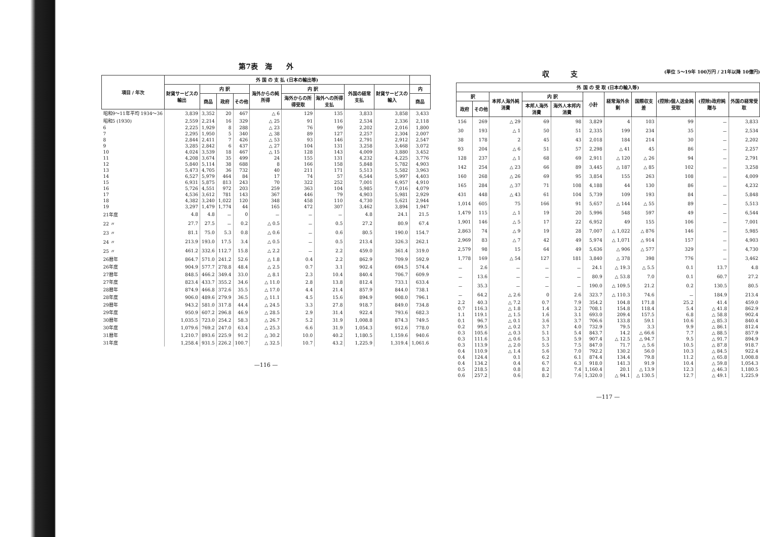第7表　海　　外
| 項目 / 年次 | 外 国 の 支 払 (日本の輸出等) | | | | | | | | | |
| --- | --- | --- | --- | --- | --- | --- | --- | --- | --- | --- |
| | 財貨サービスの輸出 | 内 訳 | | | 海外からの純所得 | 内 訳 | | 外国の経常支払 | 財貨サービスの輸入 | 内 |
| | | 商品 | 政府 | その他 | | 海外からの所得受取 | 海外への所得支払 | | | 商品 |
| 昭和9～11年平均 1934～36 | 3,839 | 3,352 | 20 | 467 | △ 6 | 129 | 135 | 3,833 | 3,858 | 3,433 |
| 昭和5 (1930) | 2,559 | 2,214 | 16 | 329 | △ 25 | 91 | 116 | 2,534 | 2,336 | 2,118 |
| 6 | 2,225 | 1,929 | 8 | 288 | △ 23 | 76 | 99 | 2,202 | 2,016 | 1,800 |
| 7 | 2,295 | 1,950 | 5 | 340 | △ 38 | 89 | 127 | 2,257 | 2,304 | 2,007 |
| 8 | 2,844 | 2,411 | 7 | 426 | △ 53 | 93 | 146 | 2,791 | 2,912 | 2,547 |
| 9 | 3,285 | 2,842 | 6 | 437 | △ 27 | 104 | 131 | 3,258 | 3,468 | 3,072 |
| 10 | 4,024 | 3,539 | 18 | 467 | △ 15 | 128 | 143 | 4,009 | 3,880 | 3,452 |
| 11 | 4,208 | 3,674 | 35 | 499 | 24 | 155 | 131 | 4,232 | 4,225 | 3,776 |
| 12 | 5,840 | 5,114 | 38 | 688 | 8 | 166 | 158 | 5,848 | 5,782 | 4,903 |
| 13 | 5,473 | 4,705 | 36 | 732 | 40 | 211 | 171 | 5,513 | 5,582 | 3,963 |
| 14 | 6,527 | 5,979 | 464 | 84 | 17 | 74 | 57 | 6,544 | 5,997 | 4,403 |
| 15 | 6,931 | 5,875 | 813 | 243 | 70 | 322 | 252 | 7,001 | 6,957 | 4,910 |
| 16 | 5,726 | 4,551 | 972 | 203 | 259 | 363 | 104 | 5,985 | 7,016 | 4,079 |
| 17 | 4,536 | 3,612 | 781 | 143 | 367 | 446 | 79 | 4,903 | 5,981 | 2,929 |
| 18 | 4,382 | 3,240 | 1,022 | 120 | 348 | 458 | 110 | 4,730 | 5,621 | 2,944 |
| 19 | 3,297 | 1,479 | 1,774 | 44 | 165 | 472 | 307 | 3,462 | 3,894 | 1,947 |
| 21年度 | 4.8 | 4.8 | － | 0 | － | － | － | 4.8 | 24.1 | 21.5 |
| 22 〃 | 27.7 | 27.5 | － | 0.2 | △ 0.5 | － | 0.5 | 27.2 | 80.9 | 67.4 |
| 23 〃 | 81.1 | 75.0 | 5.3 | 0.8 | △ 0.6 | － | 0.6 | 80.5 | 190.0 | 154.7 |
| 24 〃 | 213.9 | 193.0 | 17.5 | 3.4 | △ 0.5 | － | 0.5 | 213.4 | 326.3 | 262.1 |
| 25 〃 | 461.2 | 332.6 | 112.7 | 15.8 | △ 2.2 | － | 2.2 | 459.0 | 361.4 | 319.0 |
| 26暦年 | 864.7 | 571.0 | 241.2 | 52.6 | △ 1.8 | 0.4 | 2.2 | 862.9 | 709.9 | 592.9 |
| 26年度 | 904.9 | 577.7 | 278.8 | 48.4 | △ 2.5 | 0.7 | 3.1 | 902.4 | 694.5 | 574.4 |
| 27暦年 | 848.5 | 466.2 | 349.4 | 33.0 | △ 8.1 | 2.3 | 10.4 | 840.4 | 706.7 | 609.9 |
| 27年度 | 823.4 | 433.7 | 355.2 | 34.6 | △ 11.0 | 2.8 | 13.8 | 812.4 | 733.1 | 633.4 |
| 28暦年 | 874.9 | 466.8 | 372.6 | 35.5 | △ 17.0 | 4.4 | 21.4 | 857.9 | 844.0 | 738.1 |
| 28年度 | 906.0 | 489.6 | 279.9 | 36.5 | △ 11.1 | 4.5 | 15.6 | 894.9 | 908.0 | 796.1 |
| 29暦年 | 943.2 | 581.0 | 317.8 | 44.4 | △ 24.5 | 3.3 | 27.8 | 918.7 | 849.0 | 734.8 |
| 29年度 | 950.9 | 607.2 | 296.8 | 46.9 | △ 28.5 | 2.9 | 31.4 | 922.4 | 793.6 | 682.3 |
| 30暦年 | 1,035.5 | 723.0 | 254.2 | 58.3 | △ 26.7 | 5.2 | 31.9 | 1,008.8 | 874.3 | 749.5 |
| 30年度 | 1,079.6 | 769.2 | 247.0 | 63.4 | △ 25.3 | 6.6 | 31.9 | 1,054.3 | 912.6 | 778.0 |
| 31暦年 | 1,210.7 | 893.6 | 225.9 | 91.2 | △ 30.2 | 10.0 | 40.2 | 1,180.5 | 1,159.6 | 940.6 |
| 31年度 | 1,258.4 | 931.5 | 226.2 | 100.7 | △ 32.5 | 10.7 | 43.2 | 1,225.9 | 1,319.4 | 1,061.6 |
—116 —
収　　　支 (単位 5～19年 100万円 / 21年以降 10億円)
| 外 国 の 受 取 (日本の輸入等) | | | | | | | | | | |
| --- | --- | --- | --- | --- | --- | --- | --- | --- | --- | --- |
| 訳 | | 本邦人海外純消費 | 内 訳 | | 小計 | 経常海外余剰 | 国際収支差 | (控除)個人送金純受取 | (控除)政府純贈与 | 外国の経常受取 |
| 政府 | その他 | | 本邦人海外消費 | 海外人本邦内消費 | | | | | | |
| 156 | 269 | △ 29 | 69 | 98 | 3,829 | 4 | 103 | 99 | － | 3,833 |
| 30 | 193 | △ 1 | 50 | 51 | 2,335 | 199 | 234 | 35 | － | 2,534 |
| 38 | 178 | 2 | 45 | 43 | 2,018 | 184 | 214 | 30 | － | 2,202 |
| 93 | 204 | △ 6 | 51 | 57 | 2,298 | △ 41 | 45 | 86 | － | 2,257 |
| 128 | 237 | △ 1 | 68 | 69 | 2,911 | △ 120 | △ 26 | 94 | － | 2,791 |
| 142 | 254 | △ 23 | 66 | 89 | 3,445 | △ 187 | △ 85 | 102 | － | 3,258 |
| 160 | 268 | △ 26 | 69 | 95 | 3,854 | 155 | 263 | 108 | － | 4,009 |
| 165 | 284 | △ 37 | 71 | 108 | 4,188 | 44 | 130 | 86 | － | 4,232 |
| 431 | 448 | △ 43 | 61 | 104 | 5,739 | 109 | 193 | 84 | － | 5,848 |
| 1,014 | 605 | 75 | 166 | 91 | 5,657 | △ 144 | △ 55 | 89 | － | 5,513 |
| 1,479 | 115 | △ 1 | 19 | 20 | 5,996 | 548 | 597 | 49 | － | 6,544 |
| 1,901 | 146 | △ 5 | 17 | 22 | 6,952 | 49 | 155 | 106 | － | 7,001 |
| 2,863 | 74 | △ 9 | 19 | 28 | 7,007 | △ 1,022 | △ 876 | 146 | － | 5,985 |
| 2,969 | 83 | △ 7 | 42 | 49 | 5,974 | △ 1,071 | △ 914 | 157 | － | 4,903 |
| 2,579 | 98 | 15 | 64 | 49 | 5,636 | △ 906 | △ 577 | 329 | － | 4,730 |
| 1,778 | 169 | △ 54 | 127 | 181 | 3,840 | △ 378 | 398 | 776 | － | 3,462 |
| － | 2.6 | － | － | － | 24.1 | △ 19.3 | △ 5.5 | 0.1 | 13.7 | 4.8 |
| － | 13.6 | － | － | － | 80.9 | △ 53.8 | 7.0 | 0.1 | 60.7 | 27.2 |
| － | 35.3 | － | － | － | 190.0 | △ 109.5 | 21.2 | 0.2 | 130.5 | 80.5 |
| － | 64.2 | △ 2.6 | 0 | 2.6 | 323.7 | △ 110.3 | 74.6 | － | 184.9 | 213.4 |
| 2.2 | 40.3 | △ 7.2 | 0.7 | 7.9 | 354.2 | 104.8 | 171.8 | 25.2 | 41.4 | 459.0 |
| 0.7 | 116.3 | △ 1.8 | 1.4 | 3.2 | 708.1 | 154.8 | 118.4 | 5.4 | △ 41.8 | 862.9 |
| 1.1 | 119.1 | △ 1.5 | 1.6 | 3.1 | 693.0 | 209.4 | 157.5 | 6.8 | △ 58.8 | 902.4 |
| 0.1 | 96.7 | △ 0.1 | 3.6 | 3.7 | 706.6 | 133.8 | 59.1 | 10.6 | △ 85.3 | 840.4 |
| 0.2 | 99.5 | △ 0.2 | 3.7 | 4.0 | 732.9 | 79.5 | 3.3 | 9.9 | △ 86.1 | 812.4 |
| 0.3 | 105.6 | △ 0.3 | 5.1 | 5.4 | 843.7 | 14.2 | △ 66.6 | 7.7 | △ 88.5 | 857.9 |
| 0.3 | 111.6 | △ 0.6 | 5.3 | 5.9 | 907.4 | △ 12.5 | △ 94.7 | 9.5 | △ 91.7 | 894.9 |
| 0.3 | 113.9 | △ 2.0 | 5.5 | 7.5 | 847.0 | 71.7 | △ 5.6 | 10.5 | △ 87.8 | 918.7 |
| 0.4 | 110.9 | △ 1.4 | 5.6 | 7.0 | 792.2 | 130.2 | 56.0 | 10.3 | △ 84.5 | 922.4 |
| 0.4 | 124.4 | 0.1 | 6.2 | 6.1 | 874.4 | 134.4 | 79.8 | 11.2 | △ 65.8 | 1,008.8 |
| 0.4 | 134.2 | 0.4 | 6.7 | 6.3 | 918.0 | 141.3 | 91.9 | 10.4 | △ 59.8 | 1,054.3 |
| 0.5 | 218.5 | 0.8 | 8.2 | 7.4 | 1,160.4 | 20.1 | △ 13.9 | 12.3 | △ 46.3 | 1,180.5 |
| 0.6 | 257.2 | 0.6 | 8.2 | 7.6 | 1,320.0 | △ 94.1 | △ 130.5 | 12.7 | △ 49.1 | 1,225.9 |
—117 —